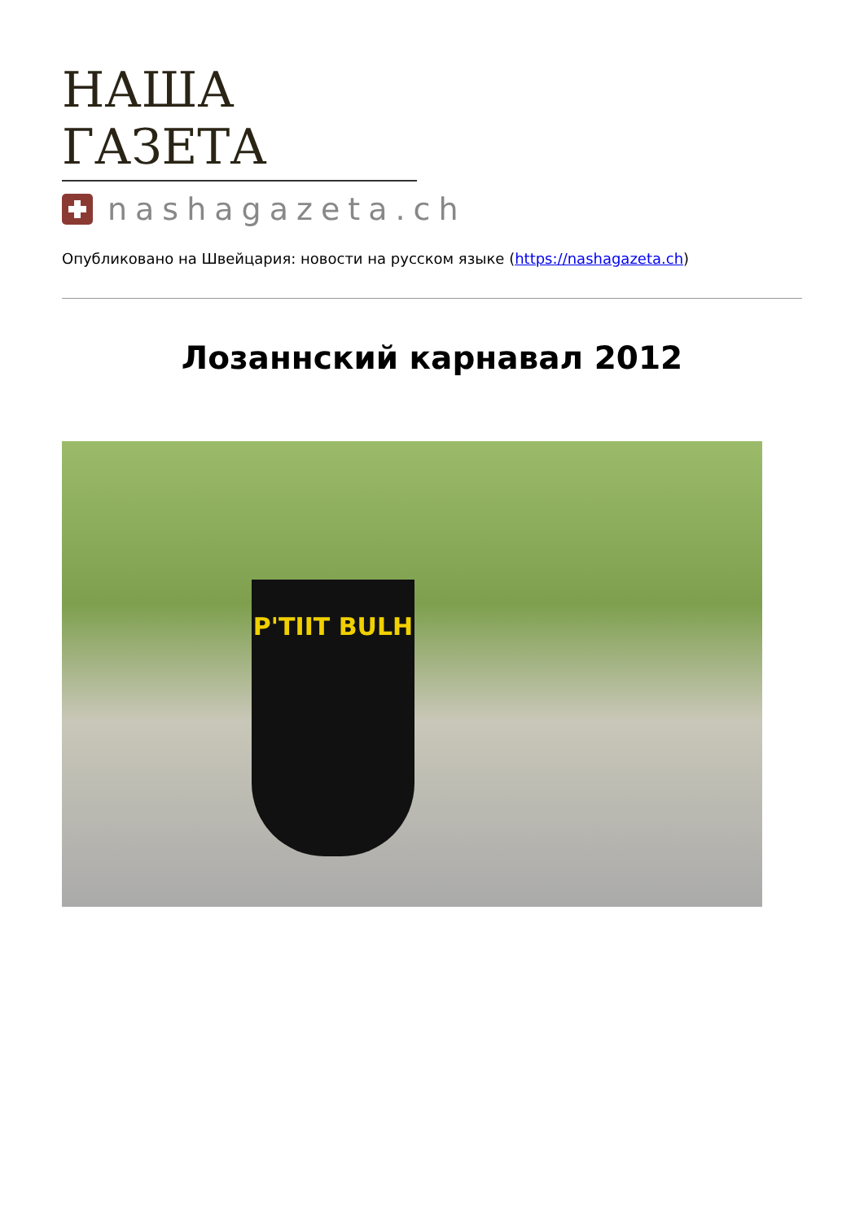НАША ГАЗЕТА
nashagazeta.ch
Опубликовано на Швейцария: новости на русском языке (https://nashagazeta.ch)
Лозаннский карнавал 2012
P'TIIT BULH